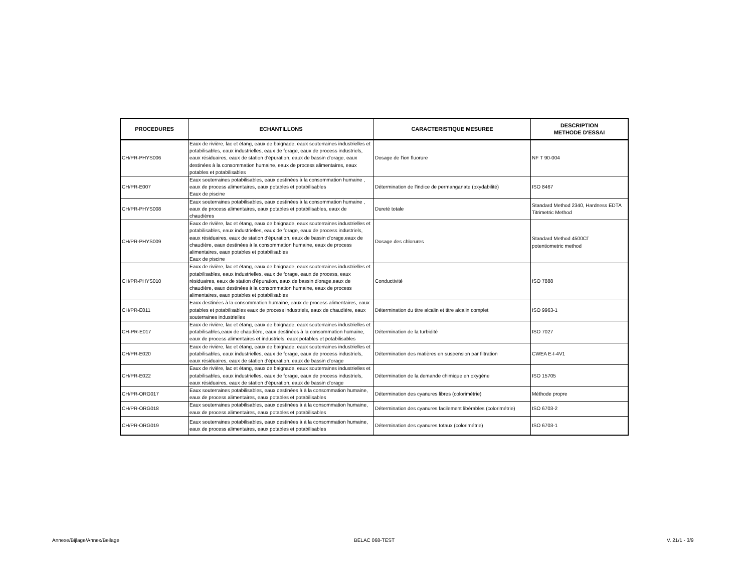| PROCEDURES | ECHANTILLONS | CARACTERISTIQUE MESUREE | DESCRIPTION METHODE D'ESSAI |
| --- | --- | --- | --- |
| CH/PR-PHYS006 | Eaux de rivière, lac et étang, eaux de baignade, eaux souterraines industrielles et potabilisables, eaux industrielles, eaux de forage, eaux de process industriels, eaux résiduaires, eaux de station d'épuration, eaux de bassin d'orage, eaux destinées à la consommation humaine, eaux de process alimentaires, eaux potables et potabilisables | Dosage de l'ion fluorure | NF T 90-004 |
| CH/PR-E007 | Eaux souterraines potabilisables, eaux destinées à la consommation humaine , eaux de process alimentaires, eaux potables et potabilisables Eaux de piscine | Détermination de l'indice de permanganate (oxydabilité) | ISO 8467 |
| CH/PR-PHYS008 | Eaux souterraines potabilisables, eaux destinées à la consommation humaine , eaux de process alimentaires, eaux potables et potabilisables, eaux de chaudières | Dureté totale | Standard Method 2340, Hardness EDTA Titrimetric Method |
| CH/PR-PHYS009 | Eaux de rivière, lac et étang, eaux de baignade, eaux souterraines industrielles et potabilisables, eaux industrielles, eaux de forage, eaux de process industriels, eaux résiduaires, eaux de station d'épuration, eaux de bassin d'orage,eaux de chaudière, eaux destinées à la consommation humaine, eaux de process alimentaires, eaux potables et potabilisables Eaux de piscine | Dosage des chlorures | Standard Method 4500Cl<sup>-</sup> potentiometric method |
| CH/PR-PHYS010 | Eaux de rivière, lac et étang, eaux de baignade, eaux souterraines industrielles et potabilisables, eaux industrielles, eaux de forage, eaux de process, eaux résiduaires, eaux de station d'épuration, eaux de bassin d'orage,eaux de chaudière, eaux destinées à la consommation humaine, eaux de process alimentaires, eaux potables et potabilisables | Conductivité | ISO 7888 |
| CH/PR-E011 | Eaux destinées à la consommation humaine, eaux de process alimentaires, eaux potables et potabilisables eaux de process industriels, eaux de chaudière, eaux souterraines industrielles | Détermination du titre alcalin et titre alcalin complet | ISO 9963-1 |
| CH-PR-E017 | Eaux de rivière, lac et étang, eaux de baignade, eaux souterraines industrielles et potabilisables,eaux de chaudière, eaux destinées à la consommation humaine, eaux de process alimentaires et industriels, eaux potables et potabilisables | Détermination de la turbidité | ISO 7027 |
| CH/PR-E020 | Eaux de rivière, lac et étang, eaux de baignade, eaux souterraines industrielles et potabilisables, eaux industrielles, eaux de forage, eaux de process industriels, eaux résiduaires, eaux de station d'épuration, eaux de bassin d'orage | Détermination des matières en suspension par filtration | CWEA E-I-4V1 |
| CH/PR-E022 | Eaux de rivière, lac et étang, eaux de baignade, eaux souterraines industrielles et potabilisables, eaux industrielles, eaux de forage, eaux de process industriels, eaux résiduaires, eaux de station d'épuration, eaux de bassin d'orage | Détermination de la demande chimique en oxygène | ISO 15705 |
| CH/PR-ORG017 | Eaux souterraines potabilisables, eaux destinées à à la consommation humaine, eaux de process alimentaires, eaux potables et potabilisables | Détermination des cyanures libres (colorimétrie) | Méthode propre |
| CH/PR-ORG018 | Eaux souterraines potabilisables, eaux destinées à à la consommation humaine, eaux de process alimentaires, eaux potables et potabilisables | Détermination des cyanures facilement libérables (colorimétrie) | ISO 6703-2 |
| CH/PR-ORG019 | Eaux souterraines potabilisables, eaux destinées à à la consommation humaine, eaux de process alimentaires, eaux potables et potabilisables | Détermination des cyanures totaux (colorimétrie) | ISO 6703-1 |
Annexe/Bijlage/Annex/Beilage BELAC 068-TEST V. 21/1 - 3/9